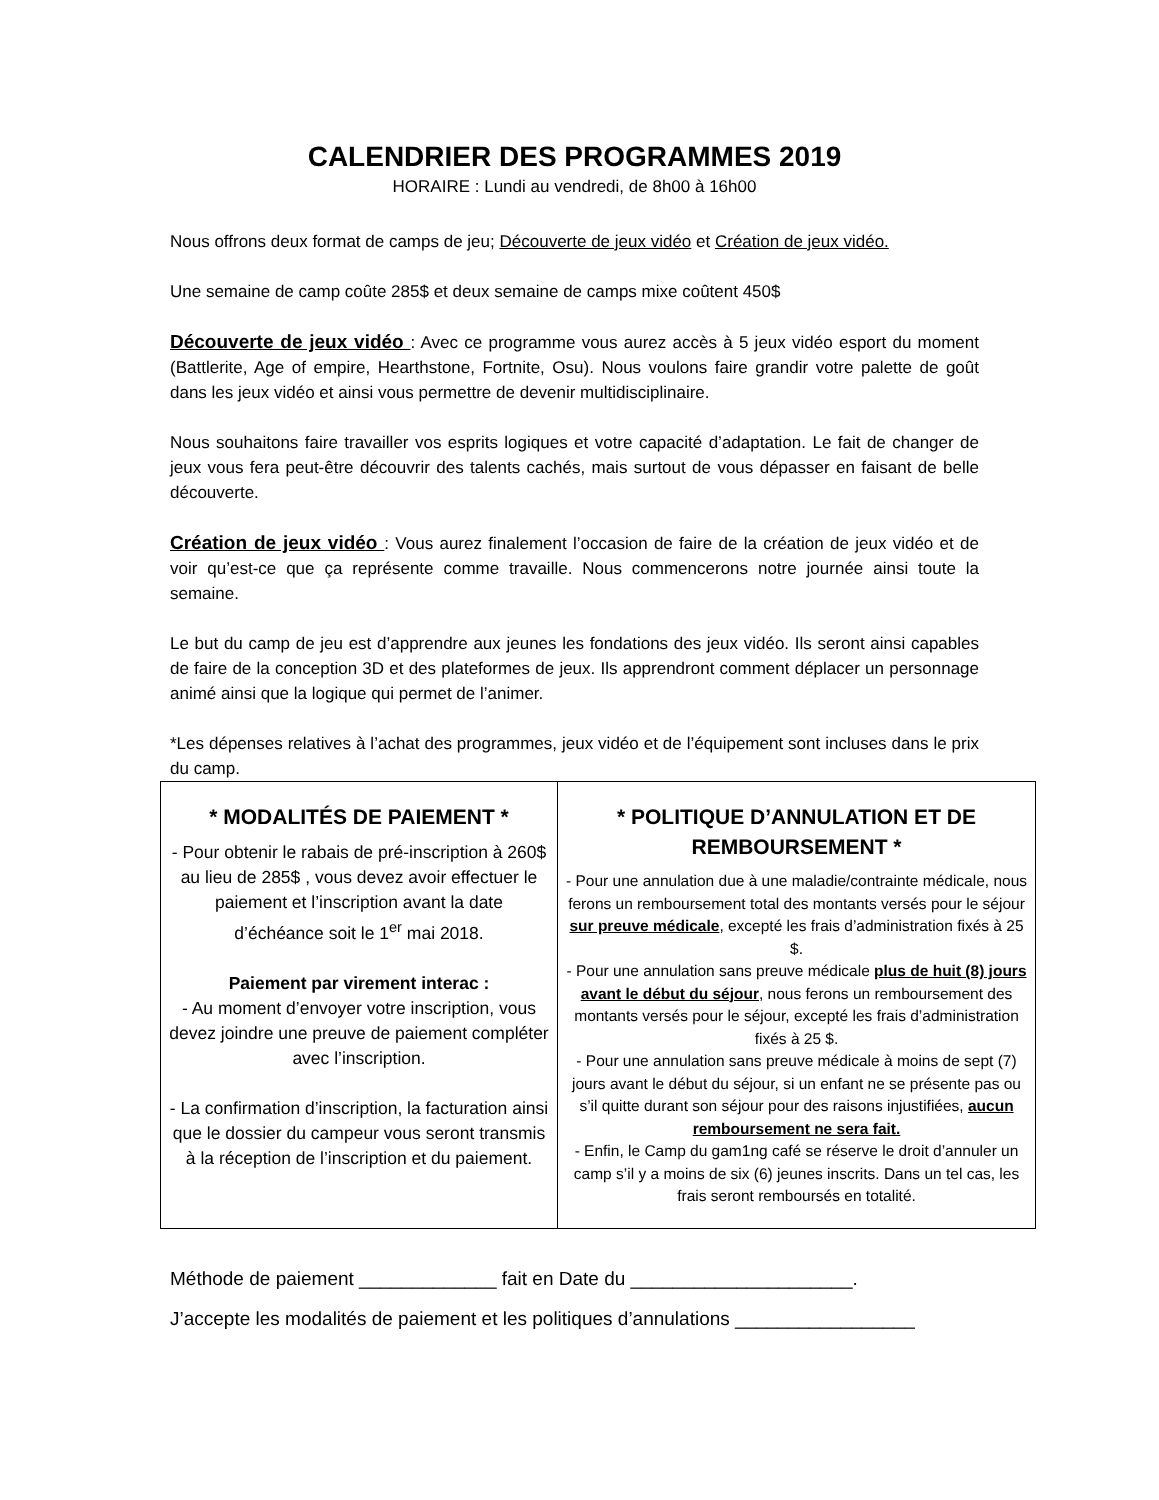CALENDRIER DES PROGRAMMES 2019
HORAIRE : Lundi au vendredi, de 8h00 à 16h00
Nous offrons deux format de camps de jeu; Découverte de jeux vidéo et Création de jeux vidéo.
Une semaine de camp coûte 285$ et deux semaine de camps mixe coûtent 450$
Découverte de jeux vidéo : Avec ce programme vous aurez accès à 5 jeux vidéo esport du moment (Battlerite, Age of empire, Hearthstone, Fortnite, Osu). Nous voulons faire grandir votre palette de goût dans les jeux vidéo et ainsi vous permettre de devenir multidisciplinaire.
Nous souhaitons faire travailler vos esprits logiques et votre capacité d’adaptation. Le fait de changer de jeux vous fera peut-être découvrir des talents cachés, mais surtout de vous dépasser en faisant de belle découverte.
Création de jeux vidéo : Vous aurez finalement l’occasion de faire de la création de jeux vidéo et de voir qu’est-ce que ça représente comme travaille. Nous commencerons notre journée ainsi toute la semaine.
Le but du camp de jeu est d’apprendre aux jeunes les fondations des jeux vidéo. Ils seront ainsi capables de faire de la conception 3D et des plateformes de jeux. Ils apprendront comment déplacer un personnage animé ainsi que la logique qui permet de l’animer.
*Les dépenses relatives à l’achat des programmes, jeux vidéo et de l’équipement sont incluses dans le prix du camp.
| * MODALITÉS DE PAIEMENT * - Pour obtenir le rabais de pré-inscription à 260$ au lieu de 285$ , vous devez avoir effectuer le paiement et l’inscription avant la date d’échéance soit le 1<sup>er</sup> mai 2018. Paiement par virement interac : - Au moment d’envoyer votre inscription, vous devez joindre une preuve de paiement compléter avec l’inscription. - La confirmation d’inscription, la facturation ainsi que le dossier du campeur vous seront transmis à la réception de l’inscription et du paiement. | * POLITIQUE D’ANNULATION ET DE REMBOURSEMENT * - Pour une annulation due à une maladie/contrainte médicale, nous ferons un remboursement total des montants versés pour le séjour sur preuve médicale , excepté les frais d’administration fixés à 25 $. - Pour une annulation sans preuve médicale plus de huit (8) jours avant le début du séjour , nous ferons un remboursement des montants versés pour le séjour, excepté les frais d’administration fixés à 25 $. - Pour une annulation sans preuve médicale à moins de sept (7) jours avant le début du séjour, si un enfant ne se présente pas ou s’il quitte durant son séjour pour des raisons injustifiées, aucun remboursement ne sera fait. - Enfin, le Camp du gam1ng café se réserve le droit d’annuler un camp s’il y a moins de six (6) jeunes inscrits. Dans un tel cas, les frais seront remboursés en totalité. |
Méthode de paiement _____________ fait en Date du _____________________.
J’accepte les modalités de paiement et les politiques d’annulations _________________